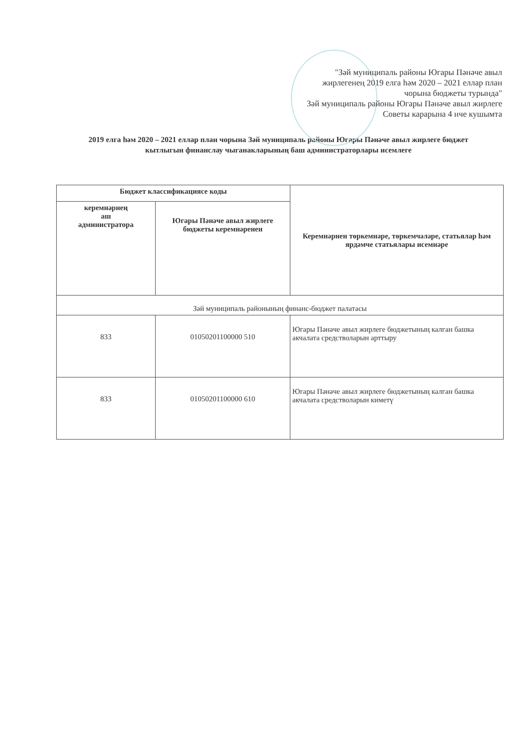"Зәй муниципаль районы Югары Пәнәче авыл жирлегенең 2019 елга һәм 2020 – 2021 еллар план чорына бюджеты турында"
Зәй муниципаль районы Югары Пәнәче авыл жирлеге Советы карарына 4 нче кушымта
2019 елга һәм 2020 – 2021 еллар план чорына Зәй муниципаль районы Югары Пәнәче авыл жирлеге бюджет кытлыгын финанслау чыганакларының баш администраторлары исемлеге
| Бюджет классификациясе коды | | Керемнәрнен төркемнәре, төркемчәләре, статьялар һәм ярдәмче статьялары исемнәре |
| --- | --- | --- |
| керемнәрнең аш администратора | Югары Пәнәче авыл жирлеге бюджеты керемнәренен | |
| Зәй муниципаль районының финанс-бюджет палатасы | | |
| 833 | 01050201100000 510 | Югары Пәнәче авыл жирлеге бюджетының калган башка акчалата средстволарын арттыру |
| 833 | 01050201100000 610 | Югары Пәнәче авыл жирлеге бюджетының калган башка акчалата средстволарын киметү |